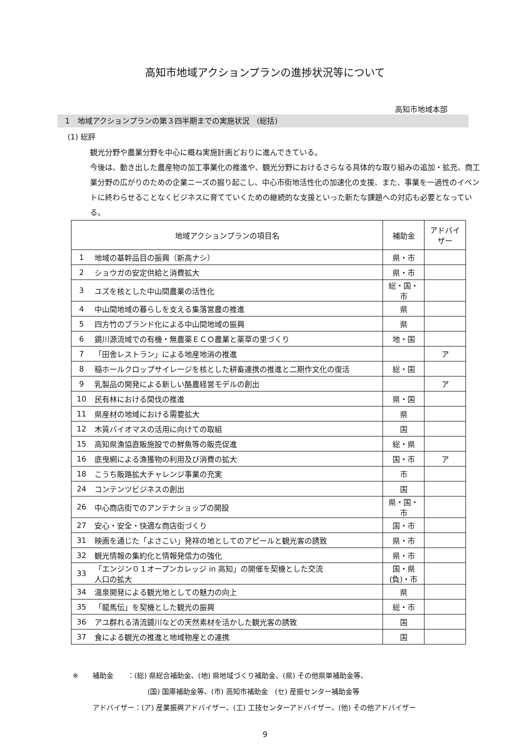高知市地域アクションプランの進捗状況等について
高知市地域本部
1　地域アクションプランの第３四半期までの実施状況　(総括)
(1) 総評
観光分野や農業分野を中心に概ね実施計画どおりに進んできている。
今後は、動き出した農産物の加工事業化の推進や、観光分野におけるさらなる具体的な取り組みの追加・拡充、商工業分野の広がりのための企業ニーズの掘り起こし、中心市街地活性化の加速化の支援、また、事業を一過性のイベントに終わらせることなくビジネスに育てていくための継続的な支援といった新たな課題への対応も必要となっている。
| 地域アクションプランの項目名 | | 補助金 | アドバイザー |
| --- | --- | --- | --- |
| 1 | 地域の基幹品目の振興（新高ナシ） | 県・市 | |
| 2 | ショウガの安定供給と消費拡大 | 県・市 | |
| 3 | ユズを核とした中山間農業の活性化 | 総・国・市 | |
| 4 | 中山間地域の暮らしを支える集落営農の推進 | 県 | |
| 5 | 四方竹のブランド化による中山間地域の振興 | 県 | |
| 6 | 鏡川源流域での有機・無農薬ＥＣＯ農業と薬草の里づくり | 地・国 | |
| 7 | 「田舎レストラン」による地産地消の推進 | | ア |
| 8 | 稲ホールクロップサイレージを核とした耕畜連携の推進と二期作文化の復活 | 総・国 | |
| 9 | 乳製品の開発による新しい酪農経営モデルの創出 | | ア |
| 10 | 民有林における間伐の推進 | 県・国 | |
| 11 | 県産材の地域における需要拡大 | 県 | |
| 12 | 木質バイオマスの活用に向けての取組 | 国 | |
| 15 | 高知県漁協直販施設での鮮魚等の販売促進 | 総・県 | |
| 16 | 底曳網による漁獲物の利用及び消費の拡大 | 国・市 | ア |
| 18 | こうち販路拡大チャレンジ事業の充実 | 市 | |
| 24 | コンテンツビジネスの創出 | 国 | |
| 26 | 中心商店街でのアンテナショップの開設 | 県・国・市 | |
| 27 | 安心・安全・快適な商店街づくり | 国・市 | |
| 31 | 映画を通じた「よさこい」発祥の地としてのアピールと観光客の誘致 | 県・市 | |
| 32 | 観光情報の集約化と情報発信力の強化 | 県・市 | |
| 33 | 「エンジン０１オープンカレッジ in 高知」の開催を契機とした交流 人口の拡大 | 国・県 (負)・市 | |
| 34 | 温泉開発による観光地としての魅力の向上 | 県 | |
| 35 | 「龍馬伝」を契機とした観光の振興 | 総・市 | |
| 36 | アユ群れる清流鏡川などの天然素材を活かした観光客の誘致 | 国 | |
| 37 | 食による観光の推進と地域物産との連携 | 国 | |
※　　補助金　　：(総) 県総合補助金、(地) 県地域づくり補助金、(県) その他県単補助金等、
(国) 国庫補助金等、(市) 高知市補助金　(セ) 産振センター補助金等
アドバイザー：(ア) 産業振興アドバイザー、(工) 工技センターアドバイザー、(他) その他アドバイザー
9